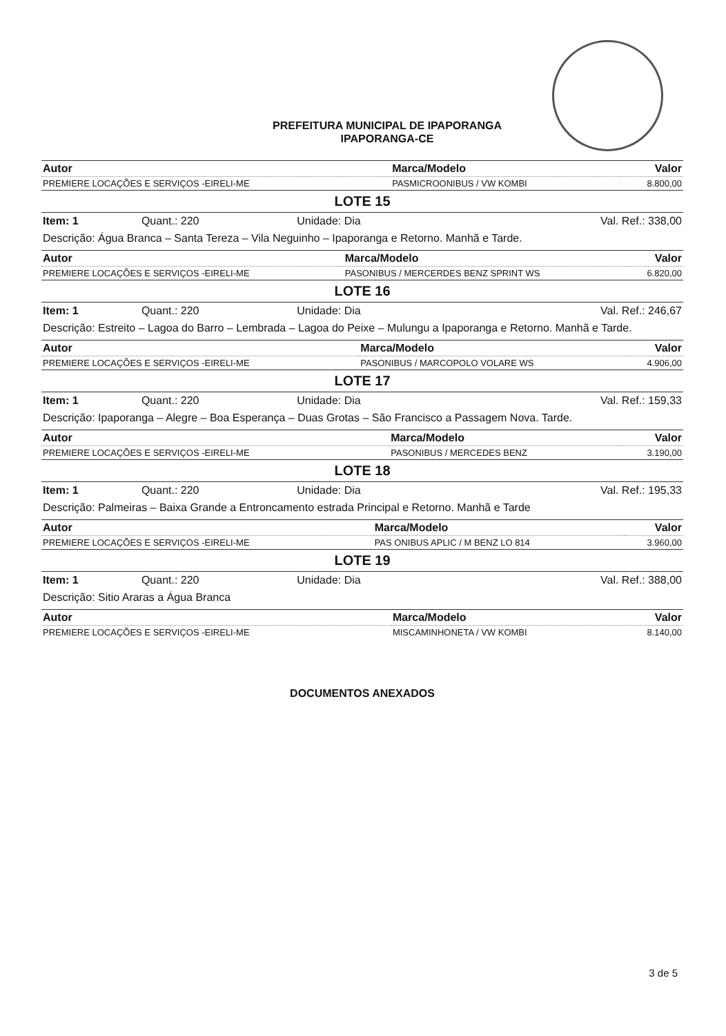PREFEITURA MUNICIPAL DE IPAPORANGA
IPAPORANGA-CE
| Autor | Marca/Modelo | Valor |
| --- | --- | --- |
| PREMIERE LOCAÇÕES E SERVIÇOS -EIRELI-ME | PASMICROONIBUS / VW KOMBI | 8.800,00 |
LOTE 15
| Item: 1 | Quant.: 220 | Unidade: Dia | Val. Ref.: 338,00 |
Descrição: Água Branca – Santa Tereza – Vila Neguinho – Ipaporanga e Retorno. Manhã e Tarde.
| Autor | Marca/Modelo | Valor |
| --- | --- | --- |
| PREMIERE LOCAÇÕES E SERVIÇOS -EIRELI-ME | PASONIBUS / MERCERDES BENZ SPRINT WS | 6.820,00 |
LOTE 16
| Item: 1 | Quant.: 220 | Unidade: Dia | Val. Ref.: 246,67 |
Descrição: Estreito – Lagoa do Barro – Lembrada – Lagoa do Peixe – Mulungu a Ipaporanga e Retorno. Manhã e Tarde.
| Autor | Marca/Modelo | Valor |
| --- | --- | --- |
| PREMIERE LOCAÇÕES E SERVIÇOS -EIRELI-ME | PASONIBUS / MARCOPOLO VOLARE WS | 4.906,00 |
LOTE 17
| Item: 1 | Quant.: 220 | Unidade: Dia | Val. Ref.: 159,33 |
Descrição: Ipaporanga – Alegre – Boa Esperança – Duas Grotas – São Francisco a Passagem Nova. Tarde.
| Autor | Marca/Modelo | Valor |
| --- | --- | --- |
| PREMIERE LOCAÇÕES E SERVIÇOS -EIRELI-ME | PASONIBUS / MERCEDES BENZ | 3.190,00 |
LOTE 18
| Item: 1 | Quant.: 220 | Unidade: Dia | Val. Ref.: 195,33 |
Descrição: Palmeiras – Baixa Grande a Entroncamento estrada Principal e Retorno. Manhã e Tarde
| Autor | Marca/Modelo | Valor |
| --- | --- | --- |
| PREMIERE LOCAÇÕES E SERVIÇOS -EIRELI-ME | PAS ONIBUS APLIC / M BENZ LO 814 | 3.960,00 |
LOTE 19
| Item: 1 | Quant.: 220 | Unidade: Dia | Val. Ref.: 388,00 |
Descrição: Sitio Araras a Água Branca
| Autor | Marca/Modelo | Valor |
| --- | --- | --- |
| PREMIERE LOCAÇÕES E SERVIÇOS -EIRELI-ME | MISCAMINHONETA / VW KOMBI | 8.140,00 |
DOCUMENTOS ANEXADOS
3 de 5